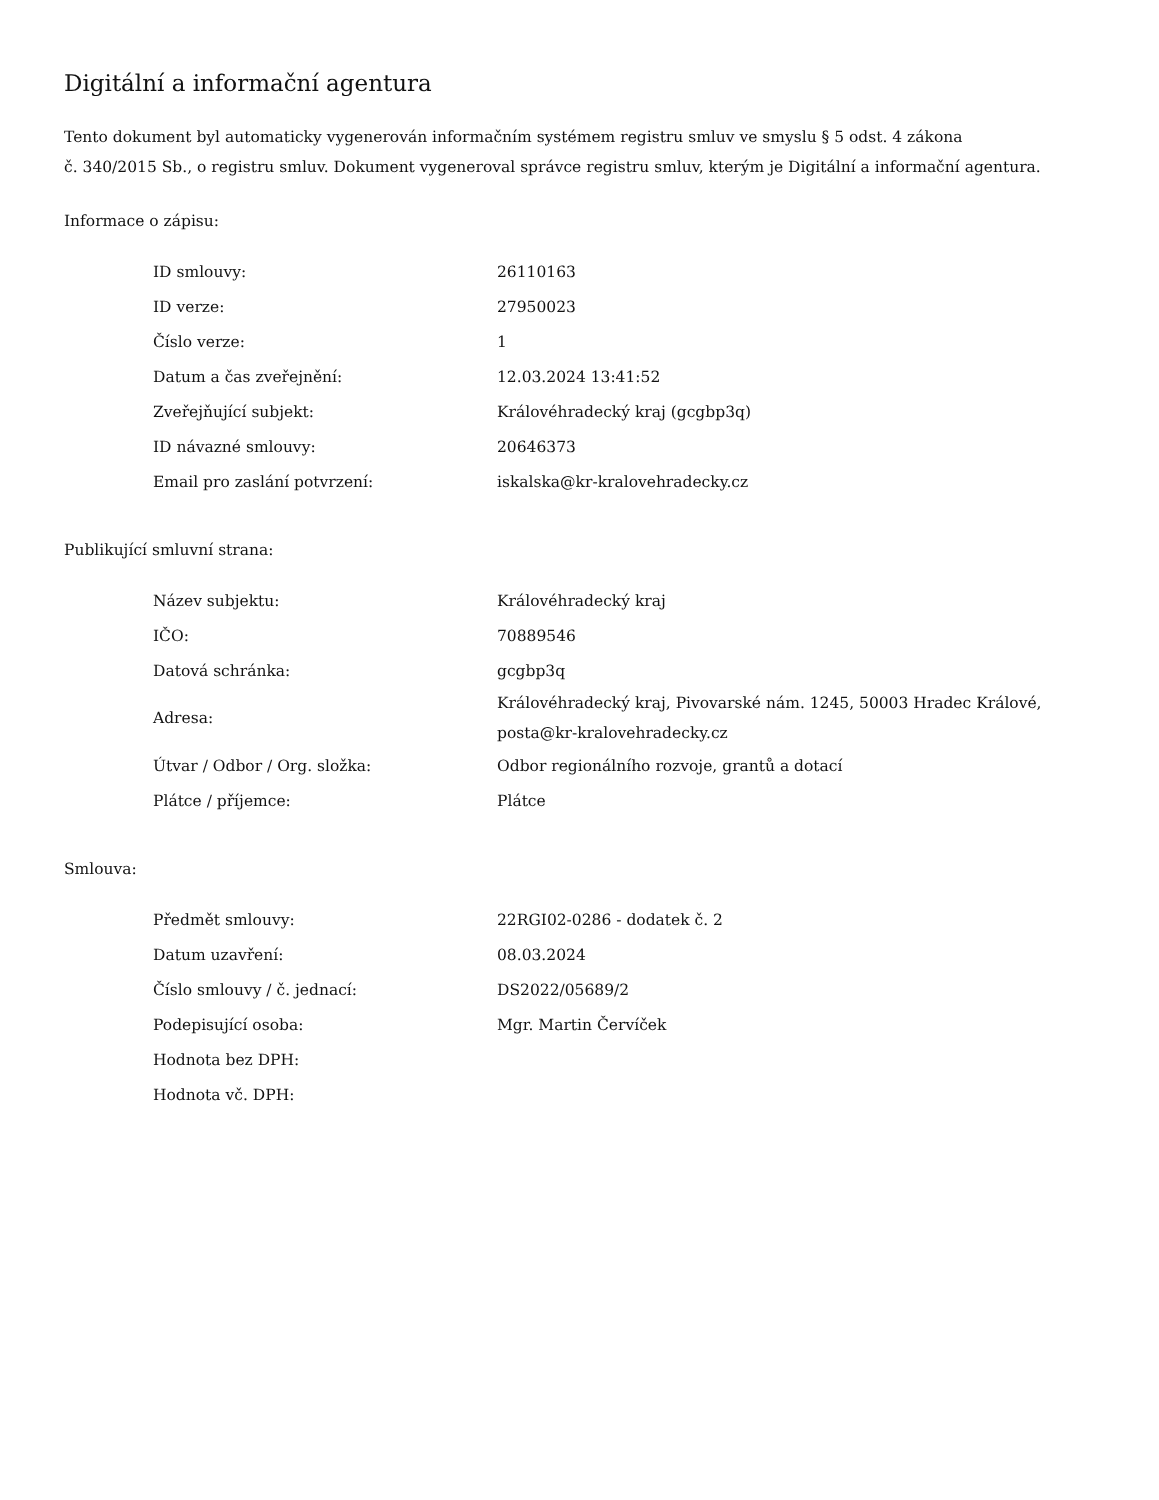Digitální a informační agentura
Tento dokument byl automaticky vygenerován informačním systémem registru smluv ve smyslu § 5 odst. 4 zákona
č. 340/2015 Sb., o registru smluv. Dokument vygeneroval správce registru smluv, kterým je Digitální a informační agentura.
Informace o zápisu:
| ID smlouvy: | 26110163 |
| ID verze: | 27950023 |
| Číslo verze: | 1 |
| Datum a čas zveřejnění: | 12.03.2024 13:41:52 |
| Zveřejňující subjekt: | Královéhradecký kraj (gcgbp3q) |
| ID návazné smlouvy: | 20646373 |
| Email pro zaslání potvrzení: | iskalska@kr-kralovehradecky.cz |
Publikující smluvní strana:
| Název subjektu: | Královéhradecký kraj |
| IČO: | 70889546 |
| Datová schránka: | gcgbp3q |
| Adresa: | Královéhradecký kraj, Pivovarské nám. 1245, 50003 Hradec Králové, posta@kr-kralovehradecky.cz |
| Útvar / Odbor / Org. složka: | Odbor regionálního rozvoje, grantů a dotací |
| Plátce / příjemce: | Plátce |
Smlouva:
| Předmět smlouvy: | 22RGI02-0286 - dodatek č. 2 |
| Datum uzavření: | 08.03.2024 |
| Číslo smlouvy / č. jednací: | DS2022/05689/2 |
| Podepisující osoba: | Mgr. Martin Červíček |
| Hodnota bez DPH: | |
| Hodnota vč. DPH: | |